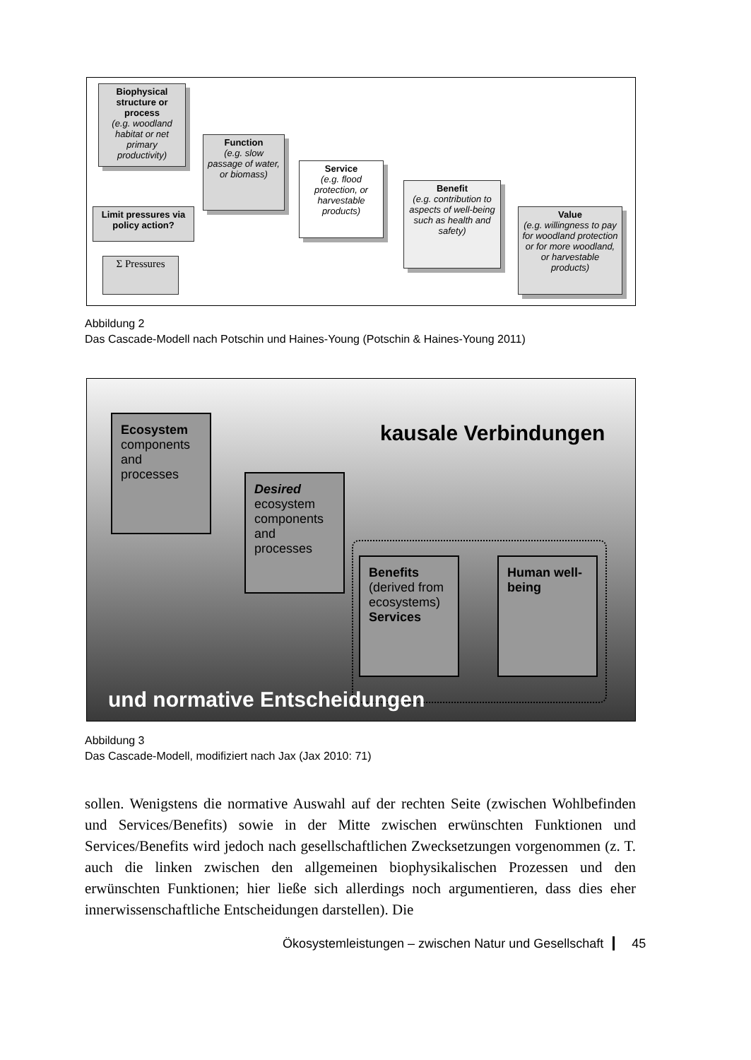Biophysical structure or process
(e.g. woodland habitat or net primary productivity)
Function
(e.g. slow passage of water, or biomass)
Service
(e.g. flood protection, or harvestable products)
Benefit
(e.g. contribution to aspects of well-being such as health and safety)
Value
(e.g. willingness to pay for woodland protection or for more woodland, or harvestable products)
Limit pressures via policy action?
Σ Pressures
Abbildung 2
Das Cascade-Modell nach Potschin und Haines-Young (Potschin & Haines-Young 2011)
kausale Verbindungen
Ecosystem
components and processes
Desired
ecosystem components and processes
Benefits
(derived from ecosystems)
Services
Human well-being
und normative Entscheidungen
Abbildung 3
Das Cascade-Modell, modifiziert nach Jax (Jax 2010: 71)
sollen. Wenigstens die normative Auswahl auf der rechten Seite (zwischen Wohl­befinden und Services/Benefits) sowie in der Mitte zwischen erwünschten Funk­tionen und Services/Benefits wird jedoch nach gesellschaftlichen Zwecksetzungen vorgenommen (z. T. auch die linken zwischen den allgemeinen biophysikalischen Prozessen und den erwünschten Funktionen; hier ließe sich allerdings noch argu­mentieren, dass dies eher innerwissenschaftliche Entscheidungen darstellen). Die
Ökosystemleistungen – zwischen Natur und Gesellschaft 45